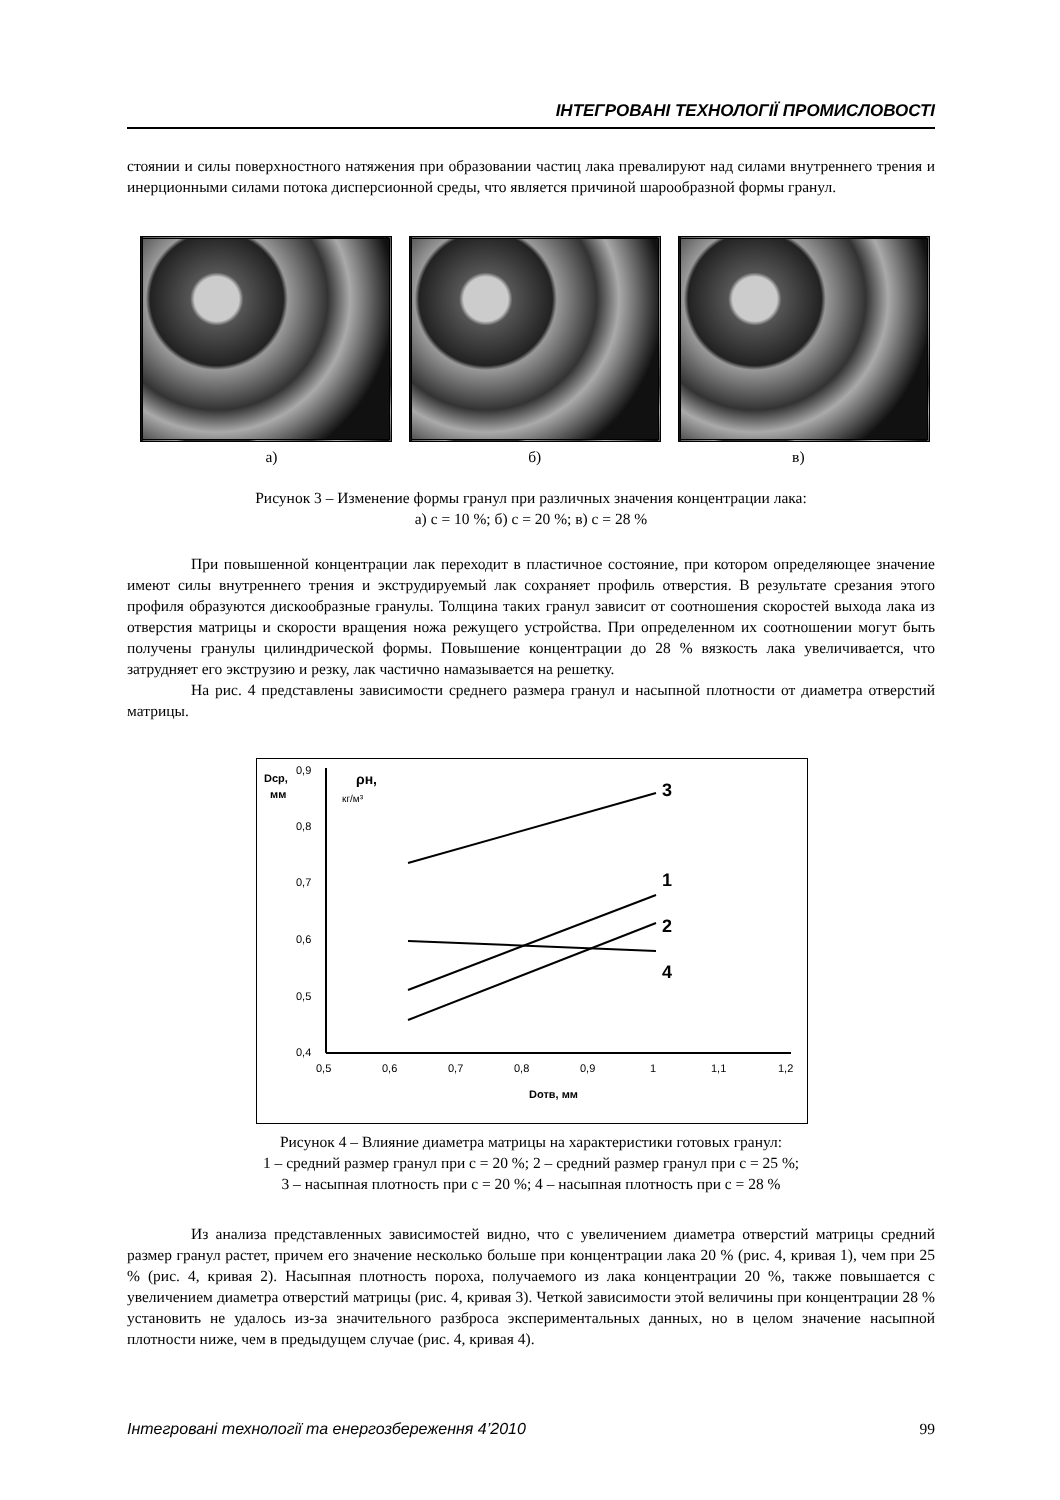ІНТЕГРОВАНІ ТЕХНОЛОГІЇ ПРОМИСЛОВОСТІ
стоянии и силы поверхностного натяжения при образовании частиц лака превалируют над силами внутреннего трения и инерционными силами потока дисперсионной среды, что является причиной шарообразной формы гранул.
а) б) в)
Рисунок 3 – Изменение формы гранул при различных значения концентрации лака:
а) с = 10 %; б) с = 20 %; в) с = 28 %
При повышенной концентрации лак переходит в пластичное состояние, при котором определяющее значение имеют силы внутреннего трения и экструдируемый лак сохраняет профиль отверстия. В результате срезания этого профиля образуются дискообразные гранулы. Толщина таких гранул зависит от соотношения скоростей выхода лака из отверстия матрицы и скорости вращения ножа режущего устройства. При определенном их соотношении могут быть получены гранулы цилиндрической формы. Повышение концентрации до 28 % вязкость лака увеличивается, что затрудняет его экструзию и резку, лак частично намазывается на решетку.
На рис. 4 представлены зависимости среднего размера гранул и насыпной плотности от диаметра отверстий матрицы.
Dср,
мм
ρн,
кг/м³
0,9
0,8
0,7
0,6
0,5
0,4
0,5
0,6
0,7
0,8
0,9
1
1,1
1,2
Dотв, мм
3
1
2
4
Рисунок 4 – Влияние диаметра матрицы на характеристики готовых гранул:
1 – средний размер гранул при с = 20 %; 2 – средний размер гранул при с = 25 %;
3 – насыпная плотность при с = 20 %; 4 – насыпная плотность при с = 28 %
Из анализа представленных зависимостей видно, что с увеличением диаметра отверстий матрицы средний размер гранул растет, причем его значение несколько больше при концентрации лака 20 % (рис. 4, кривая 1), чем при 25 % (рис. 4, кривая 2). Насыпная плотность пороха, получаемого из лака концентрации 20 %, также повышается с увеличением диаметра отверстий матрицы (рис. 4, кривая 3). Четкой зависимости этой величины при концентрации 28 % установить не удалось из-за значительного разброса экспериментальных данных, но в целом значение насыпной плотности ниже, чем в предыдущем случае (рис. 4, кривая 4).
Інтегровані технології та енергозбереження 4’2010 99